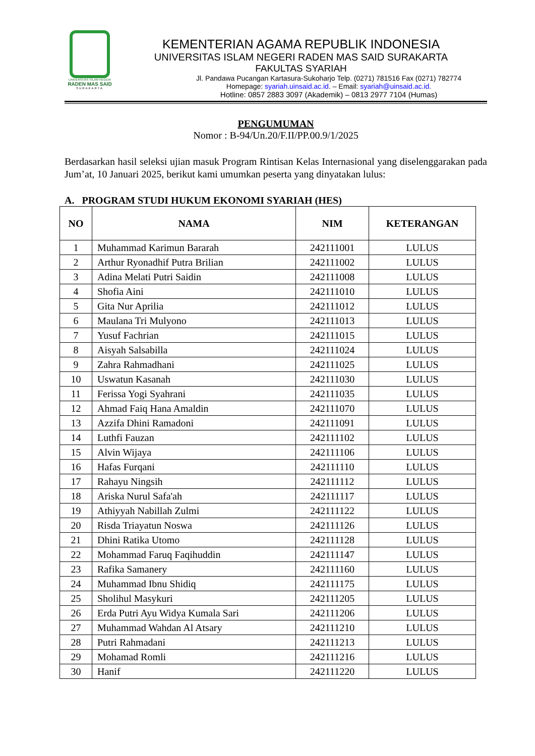UNIVERSITAS ISLAM NEGERI
RADEN MAS SAID
SURAKARTA
KEMENTERIAN AGAMA REPUBLIK INDONESIA
UNIVERSITAS ISLAM NEGERI RADEN MAS SAID SURAKARTA
FAKULTAS SYARIAH
Jl. Pandawa Pucangan Kartasura-Sukoharjo Telp. (0271) 781516 Fax (0271) 782774
Homepage: syariah.uinsaid.ac.id. – Email: syariah@uinsaid.ac.id.
Hotline: 0857 2883 3097 (Akademik) – 0813 2977 7104 (Humas)
PENGUMUMAN
Nomor : B-94/Un.20/F.II/PP.00.9/1/2025
Berdasarkan hasil seleksi ujian masuk Program Rintisan Kelas Internasional yang diselenggarakan pada Jum’at, 10 Januari 2025, berikut kami umumkan peserta yang dinyatakan lulus:
A. PROGRAM STUDI HUKUM EKONOMI SYARIAH (HES)
| NO | NAMA | NIM | KETERANGAN |
| --- | --- | --- | --- |
| 1 | Muhammad Karimun Bararah | 242111001 | LULUS |
| 2 | Arthur Ryonadhif Putra Brilian | 242111002 | LULUS |
| 3 | Adina Melati Putri Saidin | 242111008 | LULUS |
| 4 | Shofia Aini | 242111010 | LULUS |
| 5 | Gita Nur Aprilia | 242111012 | LULUS |
| 6 | Maulana Tri Mulyono | 242111013 | LULUS |
| 7 | Yusuf Fachrian | 242111015 | LULUS |
| 8 | Aisyah Salsabilla | 242111024 | LULUS |
| 9 | Zahra Rahmadhani | 242111025 | LULUS |
| 10 | Uswatun Kasanah | 242111030 | LULUS |
| 11 | Ferissa Yogi Syahrani | 242111035 | LULUS |
| 12 | Ahmad Faiq Hana Amaldin | 242111070 | LULUS |
| 13 | Azzifa Dhini Ramadoni | 242111091 | LULUS |
| 14 | Luthfi Fauzan | 242111102 | LULUS |
| 15 | Alvin Wijaya | 242111106 | LULUS |
| 16 | Hafas Furqani | 242111110 | LULUS |
| 17 | Rahayu Ningsih | 242111112 | LULUS |
| 18 | Ariska Nurul Safa'ah | 242111117 | LULUS |
| 19 | Athiyyah Nabillah Zulmi | 242111122 | LULUS |
| 20 | Risda Triayatun Noswa | 242111126 | LULUS |
| 21 | Dhini Ratika Utomo | 242111128 | LULUS |
| 22 | Mohammad Faruq Faqihuddin | 242111147 | LULUS |
| 23 | Rafika Samanery | 242111160 | LULUS |
| 24 | Muhammad Ibnu Shidiq | 242111175 | LULUS |
| 25 | Sholihul Masykuri | 242111205 | LULUS |
| 26 | Erda Putri Ayu Widya Kumala Sari | 242111206 | LULUS |
| 27 | Muhammad Wahdan Al Atsary | 242111210 | LULUS |
| 28 | Putri Rahmadani | 242111213 | LULUS |
| 29 | Mohamad Romli | 242111216 | LULUS |
| 30 | Hanif | 242111220 | LULUS |